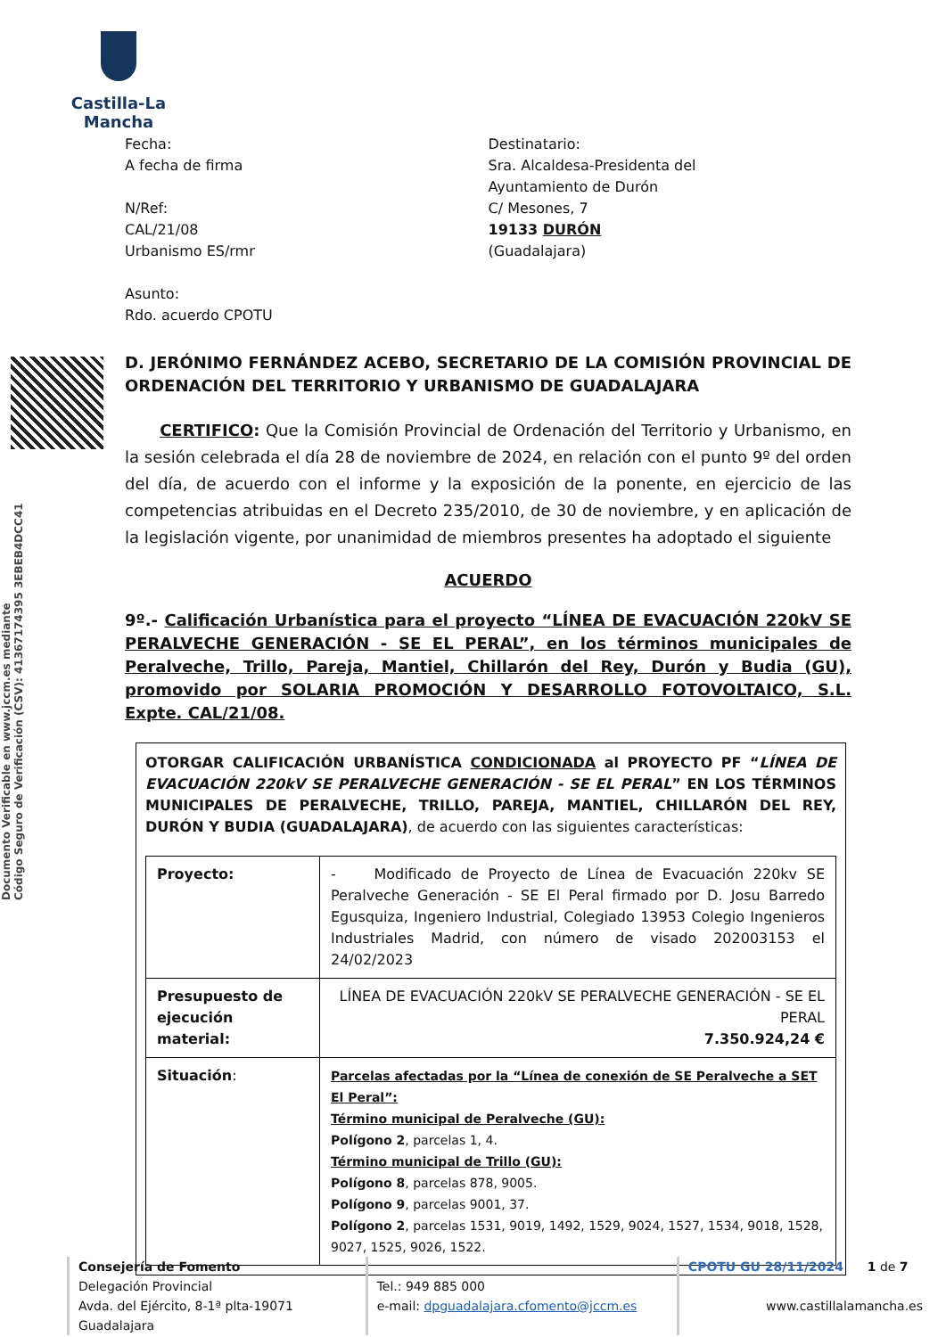Castilla-La Mancha
Documento Verificable en www.jccm.es mediante
Código Seguro de Verificación (CSV): 41367174395 3EBEB4DCC41
Fecha:
A fecha de firma
N/Ref:
CAL/21/08
Urbanismo ES/rmr
Asunto:
Rdo. acuerdo CPOTU
Destinatario:
Sra. Alcaldesa-Presidenta del
Ayuntamiento de Durón
C/ Mesones, 7
19133 DURÓN
(Guadalajara)
D. JERÓNIMO FERNÁNDEZ ACEBO, SECRETARIO DE LA COMISIÓN PROVINCIAL DE ORDENACIÓN DEL TERRITORIO Y URBANISMO DE GUADALAJARA
CERTIFICO: Que la Comisión Provincial de Ordenación del Territorio y Urbanismo, en la sesión celebrada el día 28 de noviembre de 2024, en relación con el punto 9º del orden del día, de acuerdo con el informe y la exposición de la ponente, en ejercicio de las competencias atribuidas en el Decreto 235/2010, de 30 de noviembre, y en aplicación de la legislación vigente, por unanimidad de miembros presentes ha adoptado el siguiente
ACUERDO
9º.- Calificación Urbanística para el proyecto “LÍNEA DE EVACUACIÓN 220kV SE PERALVECHE GENERACIÓN - SE EL PERAL”, en los términos municipales de Peralveche, Trillo, Pareja, Mantiel, Chillarón del Rey, Durón y Budia (GU), promovido por SOLARIA PROMOCIÓN Y DESARROLLO FOTOVOLTAICO, S.L. Expte. CAL/21/08.
OTORGAR CALIFICACIÓN URBANÍSTICA CONDICIONADA al PROYECTO PF “LÍNEA DE EVACUACIÓN 220kV SE PERALVECHE GENERACIÓN - SE EL PERAL” EN LOS TÉRMINOS MUNICIPALES DE PERALVECHE, TRILLO, PAREJA, MANTIEL, CHILLARÓN DEL REY, DURÓN Y BUDIA (GUADALAJARA), de acuerdo con las siguientes características:
| Proyecto: | - Modificado de Proyecto de Línea de Evacuación 220kv SE Peralveche Generación - SE El Peral firmado por D. Josu Barredo Egusquiza, Ingeniero Industrial, Colegiado 13953 Colegio Ingenieros Industriales Madrid, con número de visado 202003153 el 24/02/2023 |
| Presupuesto de ejecución material: | LÍNEA DE EVACUACIÓN 220kV SE PERALVECHE GENERACIÓN - SE EL PERAL 7.350.924,24 € |
| Situación : | Parcelas afectadas por la “Línea de conexión de SE Peralveche a SET El Peral”: Término municipal de Peralveche (GU): Polígono 2 , parcelas 1, 4. Término municipal de Trillo (GU): Polígono 8 , parcelas 878, 9005. Polígono 9 , parcelas 9001, 37. Polígono 2 , parcelas 1531, 9019, 1492, 1529, 9024, 1527, 1534, 9018, 1528, 9027, 1525, 9026, 1522. |
Consejería de Fomento
Delegación Provincial
Avda. del Ejército, 8-1ª plta-19071 Guadalajara
Tel.: 949 885 000
e-mail: dpguadalajara.cfomento@jccm.es
CPOTU GU 28/11/2024 1 de 7
www.castillalamancha.es